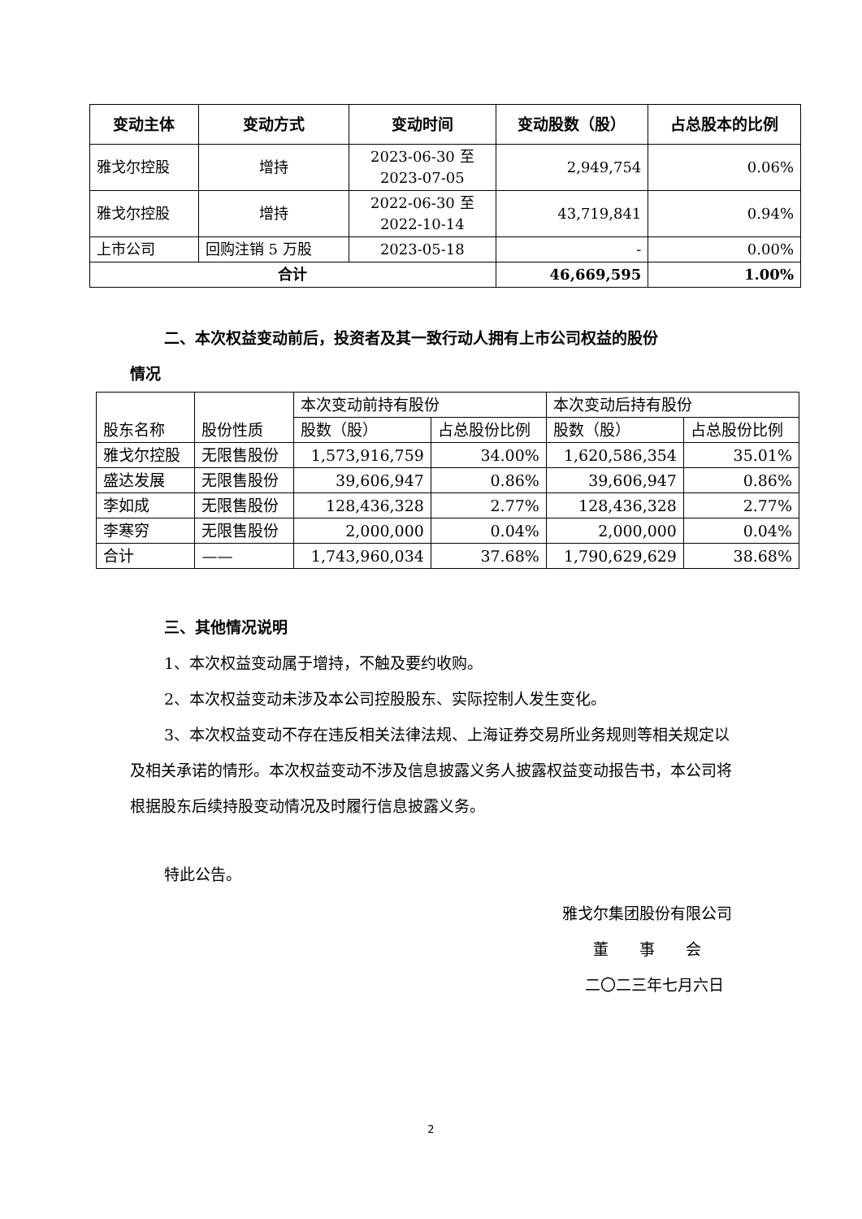| 变动主体 | 变动方式 | 变动时间 | 变动股数（股） | 占总股本的比例 |
| --- | --- | --- | --- | --- |
| 雅戈尔控股 | 增持 | 2023-06-30 至 2023-07-05 | 2,949,754 | 0.06% |
| 雅戈尔控股 | 增持 | 2022-06-30 至 2022-10-14 | 43,719,841 | 0.94% |
| 上市公司 | 回购注销 5 万股 | 2023-05-18 | - | 0.00% |
| 合计 | | | 46,669,595 | 1.00% |
二、本次权益变动前后，投资者及其一致行动人拥有上市公司权益的股份
情况
| 股东名称 | 股份性质 | 本次变动前持有股份 | | 本次变动后持有股份 | |
| | | 股数（股） | 占总股份比例 | 股数（股） | 占总股份比例 |
| 雅戈尔控股 | 无限售股份 | 1,573,916,759 | 34.00% | 1,620,586,354 | 35.01% |
| 盛达发展 | 无限售股份 | 39,606,947 | 0.86% | 39,606,947 | 0.86% |
| 李如成 | 无限售股份 | 128,436,328 | 2.77% | 128,436,328 | 2.77% |
| 李寒穷 | 无限售股份 | 2,000,000 | 0.04% | 2,000,000 | 0.04% |
| 合计 | —— | 1,743,960,034 | 37.68% | 1,790,629,629 | 38.68% |
三、其他情况说明
1、本次权益变动属于增持，不触及要约收购。
2、本次权益变动未涉及本公司控股股东、实际控制人发生变化。
3、本次权益变动不存在违反相关法律法规、上海证券交易所业务规则等相关规定以及相关承诺的情形。本次权益变动不涉及信息披露义务人披露权益变动报告书，本公司将根据股东后续持股变动情况及时履行信息披露义务。
特此公告。
雅戈尔集团股份有限公司
董　　事　　会
二〇二三年七月六日
2